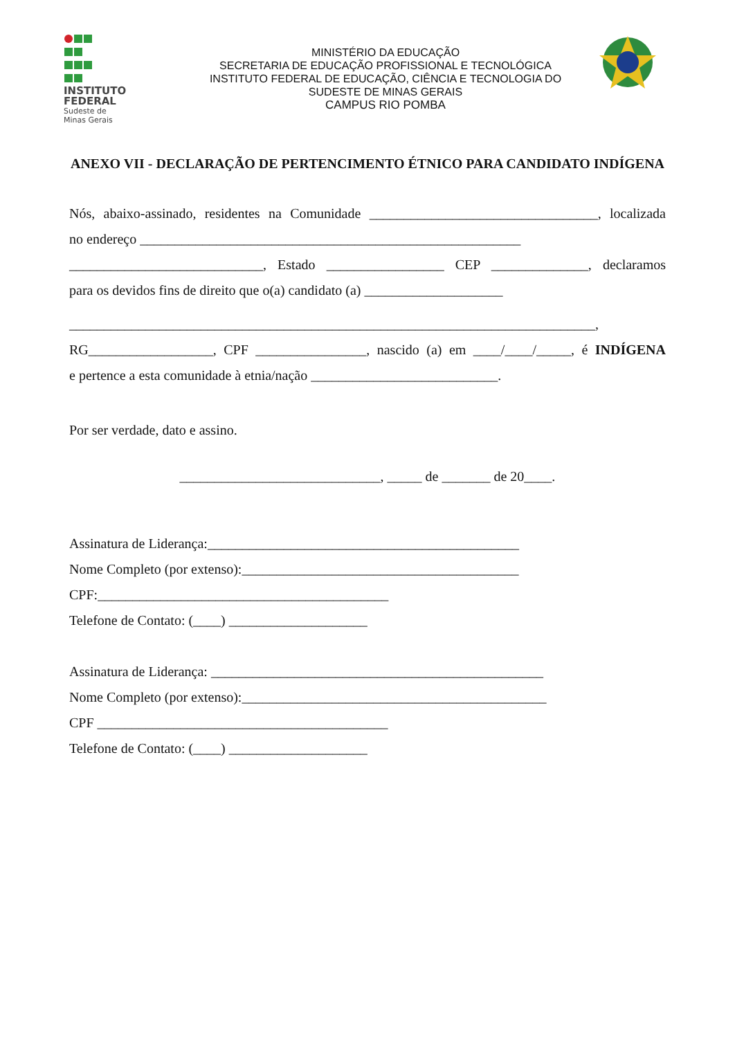INSTITUTO
FEDERAL
Sudeste de
Minas Gerais
MINISTÉRIO DA EDUCAÇÃO
SECRETARIA DE EDUCAÇÃO PROFISSIONAL E TECNOLÓGICA
INSTITUTO FEDERAL DE EDUCAÇÃO, CIÊNCIA E TECNOLOGIA DO
SUDESTE DE MINAS GERAIS
CAMPUS RIO POMBA
ANEXO VII - DECLARAÇÃO DE PERTENCIMENTO ÉTNICO PARA CANDIDATO INDÍGENA
Nós, abaixo-assinado, residentes na Comunidade _________________________________, localizada
no endereço _______________________________________________________
____________________________, Estado _________________ CEP ______________, declaramos
para os devidos fins de direito que o(a) candidato (a) ____________________
____________________________________________________________________________,
RG__________________, CPF ________________, nascido (a) em ____/____/_____, é INDÍGENA
e pertence a esta comunidade à etnia/nação ___________________________.
Por ser verdade, dato e assino.
_____________________________, _____ de _______ de 20____.
Assinatura de Liderança:_____________________________________________
Nome Completo (por extenso):________________________________________
CPF:__________________________________________
Telefone de Contato: (____) ____________________
Assinatura de Liderança: ________________________________________________
Nome Completo (por extenso):____________________________________________
CPF __________________________________________
Telefone de Contato: (____) ____________________